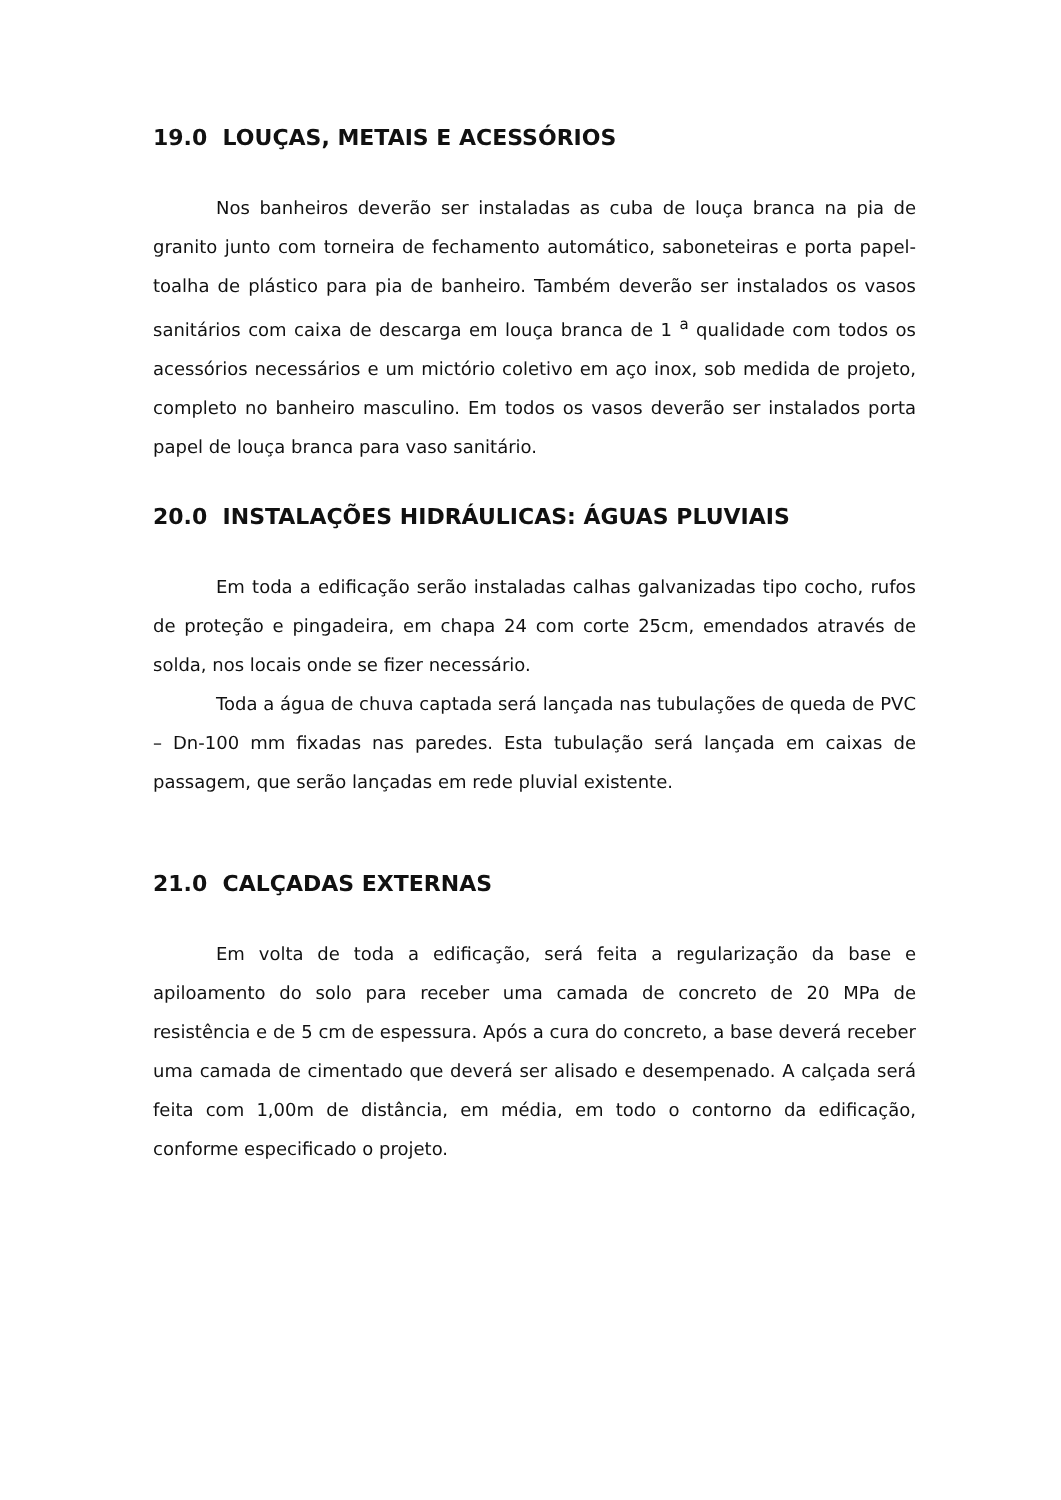19.0 LOUÇAS, METAIS E ACESSÓRIOS
Nos banheiros deverão ser instaladas as cuba de louça branca na pia de granito junto com torneira de fechamento automático, saboneteiras e porta papel-toalha de plástico para pia de banheiro. Também deverão ser instalados os vasos sanitários com caixa de descarga em louça branca de 1 <sup>a</sup> qualidade com todos os acessórios necessários e um mictório coletivo em aço inox, sob medida de projeto, completo no banheiro masculino. Em todos os vasos deverão ser instalados porta papel de louça branca para vaso sanitário.
20.0 INSTALAÇÕES HIDRÁULICAS: ÁGUAS PLUVIAIS
Em toda a edificação serão instaladas calhas galvanizadas tipo cocho, rufos de proteção e pingadeira, em chapa 24 com corte 25cm, emendados através de solda, nos locais onde se fizer necessário.
Toda a água de chuva captada será lançada nas tubulações de queda de PVC – Dn-100 mm fixadas nas paredes. Esta tubulação será lançada em caixas de passagem, que serão lançadas em rede pluvial existente.
21.0 CALÇADAS EXTERNAS
Em volta de toda a edificação, será feita a regularização da base e apiloamento do solo para receber uma camada de concreto de 20 MPa de resistência e de 5 cm de espessura. Após a cura do concreto, a base deverá receber uma camada de cimentado que deverá ser alisado e desempenado. A calçada será feita com 1,00m de distância, em média, em todo o contorno da edificação, conforme especificado o projeto.